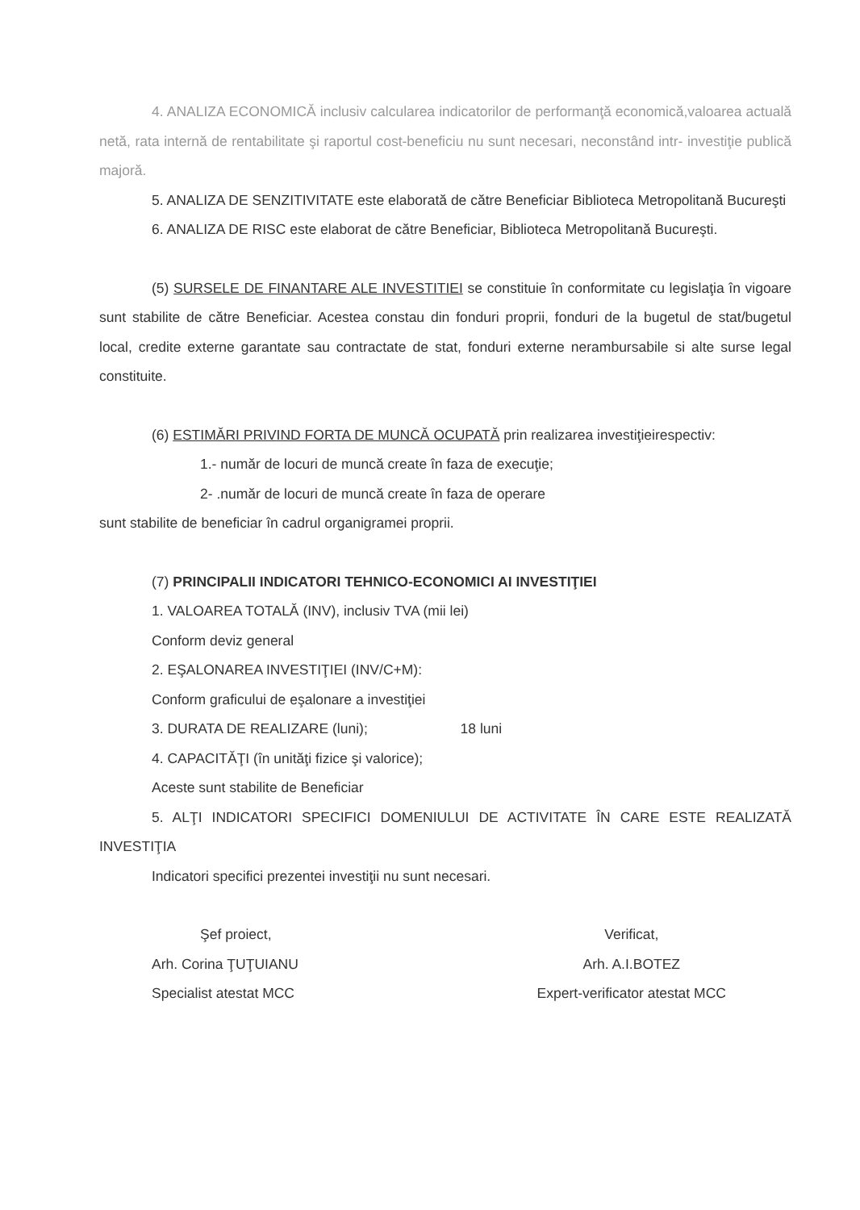4. ANALIZA ECONOMICĂ inclusiv calcularea indicatorilor de performanţă economică,valoarea actuală netă, rata internă de rentabilitate şi raportul cost-beneficiu nu sunt necesari, neconstând intr- investiţie publică majoră.
5. ANALIZA DE SENZITIVITATE este elaborată de către Beneficiar Biblioteca Metropolitană Bucureşti
6. ANALIZA DE RISC este elaborat de către Beneficiar, Biblioteca Metropolitană Bucureşti.
(5) SURSELE DE FINANTARE ALE INVESTITIEI se constituie în conformitate cu legislaţia în vigoare sunt stabilite de către Beneficiar. Acestea constau din fonduri proprii, fonduri de la bugetul de stat/bugetul local, credite externe garantate sau contractate de stat, fonduri externe nerambursabile si alte surse legal constituite.
(6) ESTIMĂRI PRIVIND FORTA DE MUNCĂ OCUPATĂ prin realizarea investiţieirespectiv:
1.- număr de locuri de muncă create în faza de execuţie;
2- .număr de locuri de muncă create în faza de operare
sunt stabilite de beneficiar în cadrul organigramei proprii.
(7) PRINCIPALII INDICATORI TEHNICO-ECONOMICI AI INVESTIŢIEI
1. VALOAREA TOTALĂ (INV), inclusiv TVA (mii lei)
Conform deviz general
2. EŞALONAREA INVESTIŢIEI (INV/C+M):
Conform graficului de eşalonare a investiţiei
3. DURATA DE REALIZARE (luni); 18 luni
4. CAPACITĂŢI (în unităţi fizice şi valorice);
Aceste sunt stabilite de Beneficiar
5. ALŢI INDICATORI SPECIFICI DOMENIULUI DE ACTIVITATE ÎN CARE ESTE REALIZATĂ INVESTIŢIA
Indicatori specifici prezentei investiţii nu sunt necesari.
Şef proiect,
Arh. Corina ŢUŢUIANU
Specialist atestat MCC
Verificat,
Arh. A.I.BOTEZ
Expert-verificator atestat MCC